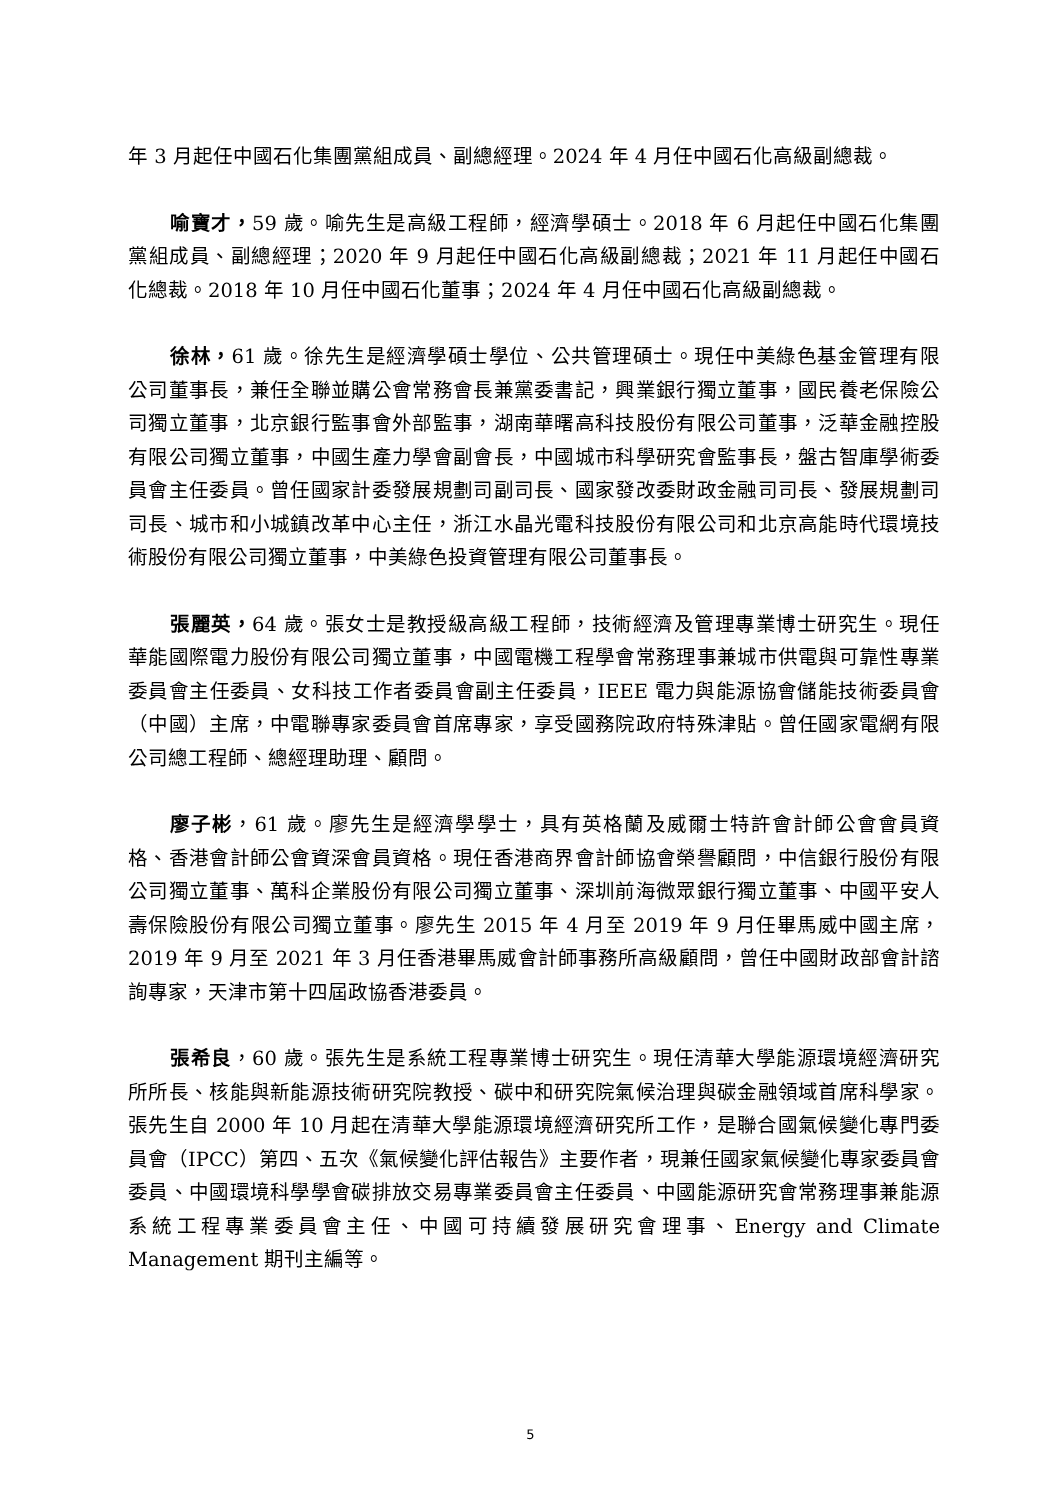年 3 月起任中國石化集團黨組成員、副總經理。2024 年 4 月任中國石化高級副總裁。
喻寶才，59 歲。喻先生是高級工程師，經濟學碩士。2018 年 6 月起任中國石化集團黨組成員、副總經理；2020 年 9 月起任中國石化高級副總裁；2021 年 11 月起任中國石化總裁。2018 年 10 月任中國石化董事；2024 年 4 月任中國石化高級副總裁。
徐林，61 歲。徐先生是經濟學碩士學位、公共管理碩士。現任中美綠色基金管理有限公司董事長，兼任全聯並購公會常務會長兼黨委書記，興業銀行獨立董事，國民養老保險公司獨立董事，北京銀行監事會外部監事，湖南華曙高科技股份有限公司董事，泛華金融控股有限公司獨立董事，中國生產力學會副會長，中國城市科學研究會監事長，盤古智庫學術委員會主任委員。曾任國家計委發展規劃司副司長、國家發改委財政金融司司長、發展規劃司司長、城市和小城鎮改革中心主任，浙江水晶光電科技股份有限公司和北京高能時代環境技術股份有限公司獨立董事，中美綠色投資管理有限公司董事長。
張麗英，64 歲。張女士是教授級高級工程師，技術經濟及管理專業博士研究生。現任華能國際電力股份有限公司獨立董事，中國電機工程學會常務理事兼城市供電與可靠性專業委員會主任委員、女科技工作者委員會副主任委員，IEEE 電力與能源協會儲能技術委員會（中國）主席，中電聯專家委員會首席專家，享受國務院政府特殊津貼。曾任國家電網有限公司總工程師、總經理助理、顧問。
廖子彬，61 歲。廖先生是經濟學學士，具有英格蘭及威爾士特許會計師公會會員資格、香港會計師公會資深會員資格。現任香港商界會計師協會榮譽顧問，中信銀行股份有限公司獨立董事、萬科企業股份有限公司獨立董事、深圳前海微眾銀行獨立董事、中國平安人壽保險股份有限公司獨立董事。廖先生 2015 年 4 月至 2019 年 9 月任畢馬威中國主席，2019 年 9 月至 2021 年 3 月任香港畢馬威會計師事務所高級顧問，曾任中國財政部會計諮詢專家，天津市第十四屆政協香港委員。
張希良，60 歲。張先生是系統工程專業博士研究生。現任清華大學能源環境經濟研究所所長、核能與新能源技術研究院教授、碳中和研究院氣候治理與碳金融領域首席科學家。張先生自 2000 年 10 月起在清華大學能源環境經濟研究所工作，是聯合國氣候變化專門委員會（IPCC）第四、五次《氣候變化評估報告》主要作者，現兼任國家氣候變化專家委員會委員、中國環境科學學會碳排放交易專業委員會主任委員、中國能源研究會常務理事兼能源系統工程專業委員會主任、中國可持續發展研究會理事、Energy and Climate Management 期刊主編等。
5